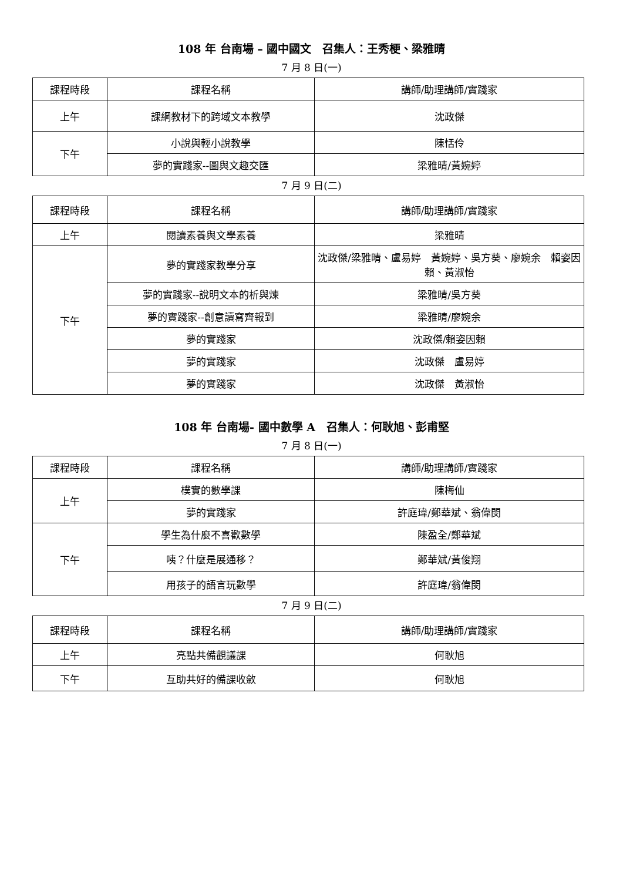108 年 台南場 – 國中國文　召集人：王秀梗、梁雅晴
7 月 8 日(一)
| 課程時段 | 課程名稱 | 講師/助理講師/實踐家 |
| --- | --- | --- |
| 上午 | 課綱教材下的跨域文本教學 | 沈政傑 |
| 下午 | 小說與輕小說教學 | 陳恬伶 |
| | 夢的實踐家--圖與文趣交匯 | 梁雅晴/黃婉婷 |
7 月 9 日(二)
| 課程時段 | 課程名稱 | 講師/助理講師/實踐家 |
| --- | --- | --- |
| 上午 | 閱讀素養與文學素養 | 梁雅晴 |
| 下午 | 夢的實踐家教學分享 | 沈政傑/梁雅晴、盧易婷 黃婉婷、吳方葵、廖婉余 賴姿因賴、黃淑怡 |
| | 夢的實踐家--說明文本的析與煉 | 梁雅晴/吳方葵 |
| | 夢的實踐家--創意讀寫齊報到 | 梁雅晴/廖婉余 |
| | 夢的實踐家 | 沈政傑/賴姿因賴 |
| | 夢的實踐家 | 沈政傑 盧易婷 |
| | 夢的實踐家 | 沈政傑 黃淑怡 |
108 年 台南場- 國中數學 A　召集人：何耿旭、彭甫堅
7 月 8 日(一)
| 課程時段 | 課程名稱 | 講師/助理講師/實踐家 |
| --- | --- | --- |
| 上午 | 樸實的數學課 | 陳梅仙 |
| | 夢的實踐家 | 許庭瑋/鄭華斌、翁偉閔 |
| 下午 | 學生為什麼不喜歡數學 | 陳盈全/鄭華斌 |
| | 咦？什麼是展通移？ | 鄭華斌/黃俊翔 |
| | 用孩子的語言玩數學 | 許庭瑋/翁偉閔 |
7 月 9 日(二)
| 課程時段 | 課程名稱 | 講師/助理講師/實踐家 |
| --- | --- | --- |
| 上午 | 亮點共備觀議課 | 何耿旭 |
| 下午 | 互助共好的備課收斂 | 何耿旭 |